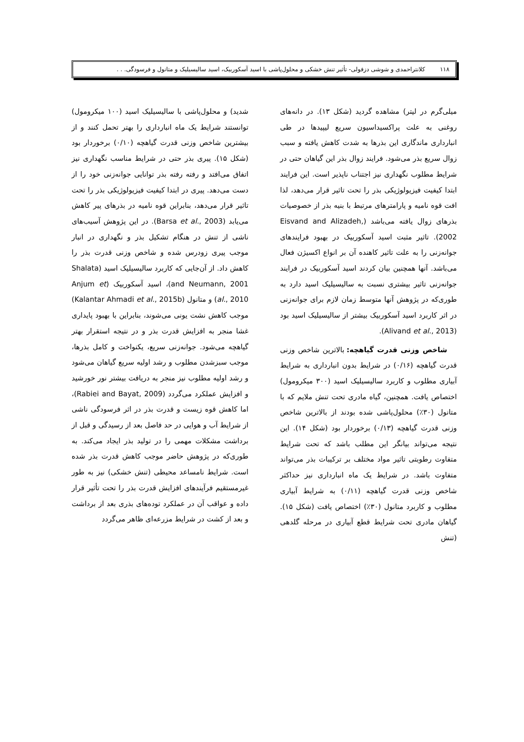۱۱۸ کلانتراحمدی و شوشی دزفولی- تأثیر تنش خشکی و محلول‌پاشی با اسید آسکوربیک، اسید سالیسیلیک و متانول و فرسودگی. . .
میلی‌گرم در لیتر) مشاهده گردید (شکل ۱۳). در دانه‌های روغنی به علت پراکسیداسیون سریع لیپیدها در طی انبارداری ماندگاری این بذرها به شدت کاهش یافته و سبب زوال سریع بذر می‌شود. فرایند زوال بذر این گیاهان حتی در شرایط مطلوب نگهداری نیز اجتناب ناپذیر است. این فرایند ابتدا کیفیت فیزیولوژیکی بذر را تحت تاثیر قرار می‌دهد، لذا افت قوه نامیه و پارامترهای مرتبط با بنیه بذر از خصوصیات بذرهای زوال یافته می‌باشد (Eisvand and Alizadeh, 2002). تاثیر مثبت اسید آسکوربیک در بهبود فرایندهای جوانه‌زنی را به علت تاثیر کاهنده آن بر انواع اکسیژن فعال می‌باشد. آنها همچنین بیان کردند اسید آسکوربیک در فرایند جوانه‌زنی تاثیر بیشتری نسبت به سالیسیلیک اسید دارد به طوری‌که در پژوهش آنها متوسط زمان لازم برای جوانه‌زنی در اثر کاربرد اسید آسکوربیک بیشتر از سالیسیلیک اسید بود (Alivand et al., 2013).
شاخص وزنی قدرت گیاهچه: بالاترین شاخص وزنی قدرت گیاهچه (۰/۱۶) در شرایط بدون انبارداری به شرایط آبیاری مطلوب و کاربرد سالیسیلیک اسید (۳۰۰ میکرومول) اختصاص یافت. همچنین، گیاه مادری تحت تنش ملایم که با متانول (۳۰٪) محلول‌پاشی شده بودند از بالاترین شاخص وزنی قدرت گیاهچه (۰/۱۳) برخوردار بود (شکل ۱۴). این نتیجه می‌تواند بیانگر این مطلب باشد که تحت شرایط متفاوت رطوبتی تاثیر مواد مختلف بر ترکیبات بذر می‌تواند متفاوت باشد. در شرایط یک ماه انبارداری نیز حداکثر شاخص وزنی قدرت گیاهچه (۰/۱۱) به شرایط آبیاری مطلوب و کاربرد متانول (۳۰٪) اختصاص یافت (شکل ۱۵). گیاهان مادری تحت شرایط قطع آبیاری در مرحله گلدهی (تنش
شدید) و محلول‌پاشی با سالیسیلیک اسید (۱۰۰ میکرومول) توانستند شرایط یک ماه انبارداری را بهتر تحمل کنند و از بیشترین شاخص وزنی قدرت گیاهچه (۰/۱۰) برخوردار بود (شکل ۱۵). پیری بذر حتی در شرایط مناسب نگهداری نیز اتفاق می‌افتد و رفته رفته بذر توانایی جوانه‌زنی خود را از دست می‌دهد. پیری در ابتدا کیفیت فیزیولوژیکی بذر را تحت تاثیر قرار می‌دهد، بنابراین قوه نامیه در بذرهای پیر کاهش می‌یابد (Barsa et al., 2003). در این پژوهش آسیب‌های ناشی از تنش در هنگام تشکیل بذر و نگهداری در انبار موجب پیری زودرس شده و شاخص وزنی قدرت بذر را کاهش داد. از آن‌جایی که کاربرد سالیسیلیک اسید (Shalata and Neumann, 2001)، اسید آسکوربیک (Anjum et al., 2010) و متانول (Kalantar Ahmadi et al., 2015b) موجب کاهش نشت یونی می‌شوند، بنابراین با بهبود پایداری غشا منجر به افزایش قدرت بذر و در نتیجه استقرار بهتر گیاهچه می‌شود. جوانه‌زنی سریع، یکنواخت و کامل بذرها، موجب سبزشدن مطلوب و رشد اولیه سریع گیاهان می‌شود و رشد اولیه مطلوب نیز منجر به دریافت بیشتر نور خورشید و افزایش عملکرد می‌گردد (Rabiei and Bayat, 2009)، اما کاهش قوه زیست و قدرت بذر در اثر فرسودگی ناشی از شرایط آب و هوایی در حد فاصل بعد از رسیدگی و قبل از برداشت مشکلات مهمی را در تولید بذر ایجاد می‌کند. به طوری‌که در پژوهش حاضر موجب کاهش قدرت بذر شده است. شرایط نامساعد محیطی (تنش خشکی) نیز به طور غیرمستقیم فرآیندهای افزایش قدرت بذر را تحت تأثیر قرار داده و عواقب آن در عملکرد توده‌های بذری بعد از برداشت و بعد از کشت در شرایط مزرعه‌ای ظاهر می‌گردد